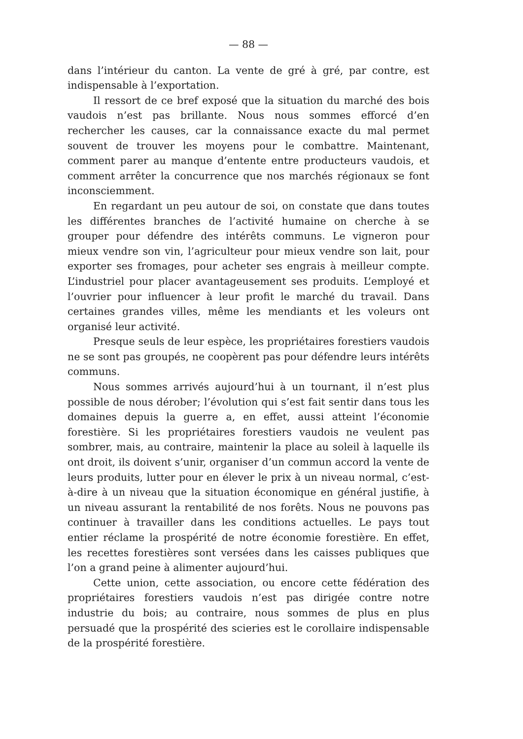— 88 —
dans l’intérieur du canton. La vente de gré à gré, par contre, est indispensable à l’exportation.
Il ressort de ce bref exposé que la situation du marché des bois vaudois n’est pas brillante. Nous nous sommes efforcé d’en rechercher les causes, car la connaissance exacte du mal permet souvent de trouver les moyens pour le combattre. Maintenant, comment parer au manque d’entente entre producteurs vaudois, et comment arrêter la concurrence que nos marchés régionaux se font inconsciemment.
En regardant un peu autour de soi, on constate que dans toutes les différentes branches de l’activité humaine on cherche à se grouper pour défendre des intérêts communs. Le vigneron pour mieux vendre son vin, l’agriculteur pour mieux vendre son lait, pour exporter ses fromages, pour acheter ses engrais à meilleur compte. L’industriel pour placer avantageusement ses produits. L’employé et l’ouvrier pour influencer à leur profit le marché du travail. Dans certaines grandes villes, même les mendiants et les voleurs ont organisé leur activité.
Presque seuls de leur espèce, les propriétaires forestiers vaudois ne se sont pas groupés, ne coopèrent pas pour défendre leurs intérêts communs.
Nous sommes arrivés aujourd’hui à un tournant, il n’est plus possible de nous dérober; l’évolution qui s’est fait sentir dans tous les domaines depuis la guerre a, en effet, aussi atteint l’économie forestière. Si les propriétaires forestiers vaudois ne veulent pas sombrer, mais, au contraire, maintenir la place au soleil à laquelle ils ont droit, ils doivent s’unir, organiser d’un commun accord la vente de leurs produits, lutter pour en élever le prix à un niveau normal, c’est-à-dire à un niveau que la situation économique en général justifie, à un niveau assurant la rentabilité de nos forêts. Nous ne pouvons pas continuer à travailler dans les conditions actuelles. Le pays tout entier réclame la prospérité de notre économie forestière. En effet, les recettes forestières sont versées dans les caisses publiques que l’on a grand peine à alimenter aujourd’hui.
Cette union, cette association, ou encore cette fédération des propriétaires forestiers vaudois n’est pas dirigée contre notre industrie du bois; au contraire, nous sommes de plus en plus persuadé que la prospérité des scieries est le corollaire indispensable de la prospérité forestière.